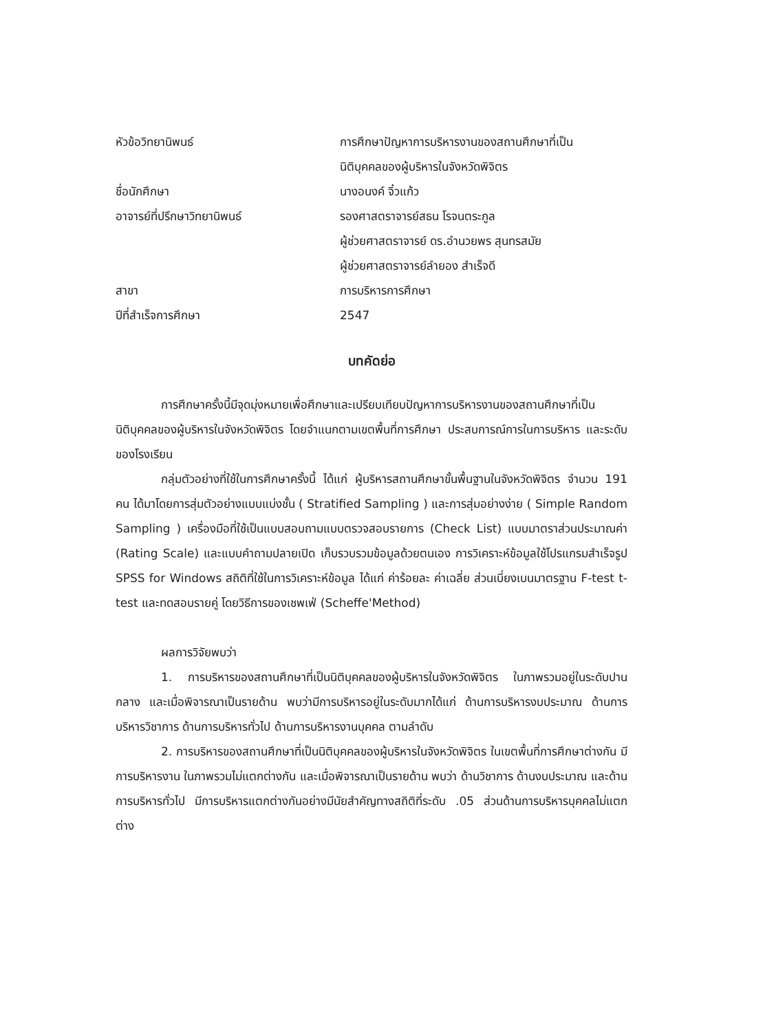หัวข้อวิทยานิพนธ์ การศึกษาปัญหาการบริหารงานของสถานศึกษาที่เป็น
นิติบุคคลของผู้บริหารในจังหวัดพิจิตร
ชื่อนักศึกษา นางอนงค์ จิ๋วแก้ว
อาจารย์ที่ปรึกษาวิทยานิพนธ์ รองศาสตราจารย์สธน โรจนตระกูล
ผู้ช่วยศาสตราจารย์ ดร.อำนวยพร สุนทรสมัย
ผู้ช่วยศาสตราจารย์ลำยอง สำเร็จดี
สาขา การบริหารการศึกษา
ปีที่สำเร็จการศึกษา 2547
บทคัดย่อ
การศึกษาครั้งนี้มีจุดมุ่งหมายเพื่อศึกษาและเปรียบเทียบปัญหาการบริหารงานของสถานศึกษาที่เป็นนิติบุคคลของผู้บริหารในจังหวัดพิจิตร โดยจำแนกตามเขตพื้นที่การศึกษา ประสบการณ์การในการบริหาร และระดับของโรงเรียน
กลุ่มตัวอย่างที่ใช้ในการศึกษาครั้งนี้ ได้แก่ ผู้บริหารสถานศึกษาขั้นพื้นฐานในจังหวัดพิจิตร จำนวน 191 คน ได้มาโดยการสุ่มตัวอย่างแบบแบ่งชั้น ( Stratified Sampling ) และการสุ่มอย่างง่าย ( Simple Random Sampling ) เครื่องมือที่ใช้เป็นแบบสอบถามแบบตรวจสอบรายการ (Check List) แบบมาตราส่วนประมาณค่า (Rating Scale) และแบบคำถามปลายเปิด เก็บรวบรวมข้อมูลด้วยตนเอง การวิเคราะห์ข้อมูลใช้โปรแกรมสำเร็จรูป SPSS for Windows สถิติที่ใช้ในการวิเคราะห์ข้อมูล ได้แก่ ค่าร้อยละ ค่าเฉลี่ย ส่วนเบี่ยงเบนมาตรฐาน F-test t-test และทดสอบรายคู่ โดยวิธีการของเชพเฟ่ (Scheffe'Method)
ผลการวิจัยพบว่า
1. การบริหารของสถานศึกษาที่เป็นนิติบุคคลของผู้บริหารในจังหวัดพิจิตร ในภาพรวมอยู่ในระดับปานกลาง และเมื่อพิจารณาเป็นรายด้าน พบว่ามีการบริหารอยู่ในระดับมากได้แก่ ด้านการบริหารงบประมาณ ด้านการบริหารวิชาการ ด้านการบริหารทั่วไป ด้านการบริหารงานบุคคล ตามลำดับ
2. การบริหารของสถานศึกษาที่เป็นนิติบุคคลของผู้บริหารในจังหวัดพิจิตร ในเขตพื้นที่การศึกษาต่างกัน มีการบริหารงาน ในภาพรวมไม่แตกต่างกัน และเมื่อพิจารณาเป็นรายด้าน พบว่า ด้านวิชาการ ด้านงบประมาณ และด้านการบริหารทั่วไป มีการบริหารแตกต่างกันอย่างมีนัยสำคัญทางสถิติที่ระดับ .05 ส่วนด้านการบริหารบุคคลไม่แตกต่าง